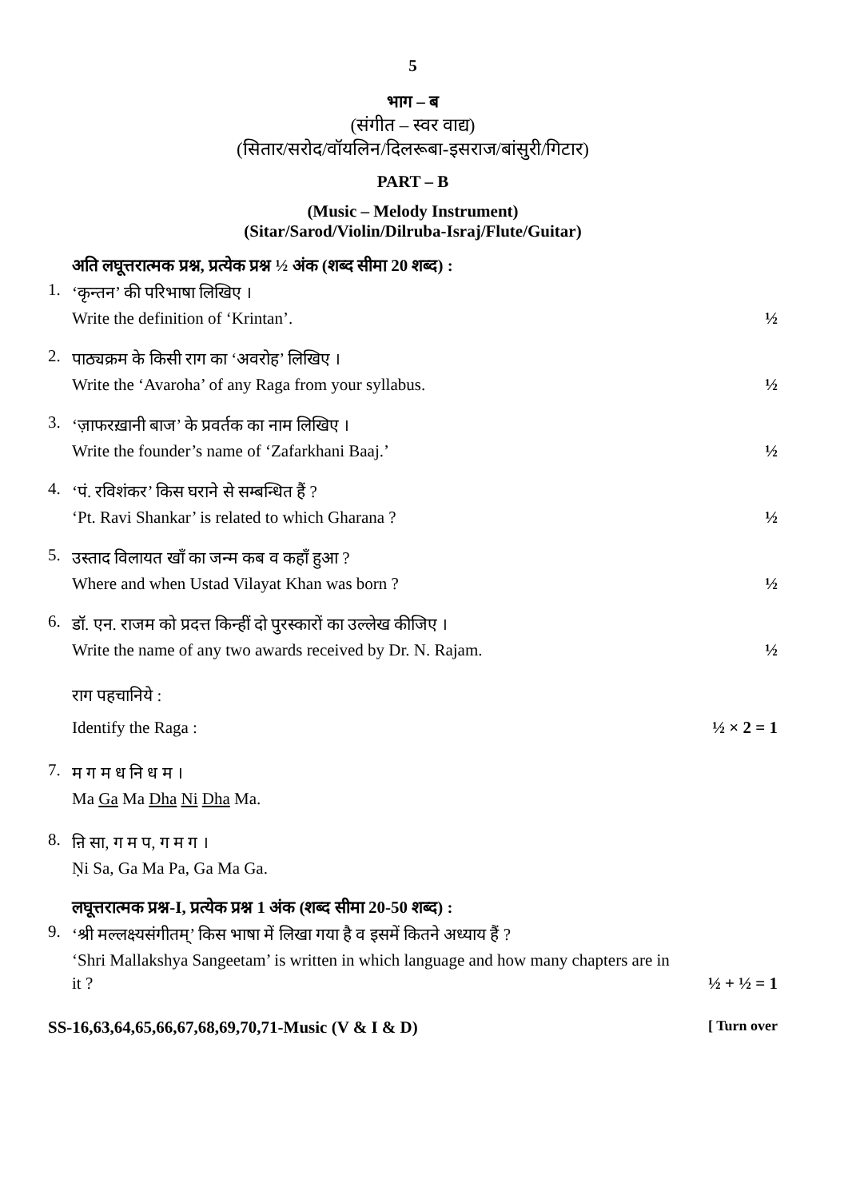5
भाग – ब
(संगीत – स्वर वाद्य)
(सितार/सरोद/वॉयलिन/दिलरूबा-इसराज/बांसुरी/गिटार)
PART – B
(Music – Melody Instrument)
(Sitar/Sarod/Violin/Dilruba-Israj/Flute/Guitar)
अति लघूत्तरात्मक प्रश्न, प्रत्येक प्रश्न ½ अंक (शब्द सीमा 20 शब्द) :
1.
‘कृन्तन’ की परिभाषा लिखिए ।
Write the definition of ‘Krintan’. ½
2.
पाठ्यक्रम के किसी राग का ‘अवरोह’ लिखिए ।
Write the ‘Avaroha’ of any Raga from your syllabus. ½
3.
‘ज़ाफरख़ानी बाज’ के प्रवर्तक का नाम लिखिए ।
Write the founder’s name of ‘Zafarkhani Baaj.’ ½
4.
‘पं. रविशंकर’ किस घराने से सम्बन्धित हैं ?
‘Pt. Ravi Shankar’ is related to which Gharana ? ½
5.
उस्ताद विलायत खाँ का जन्म कब व कहाँ हुआ ?
Where and when Ustad Vilayat Khan was born ? ½
6.
डॉ. एन. राजम को प्रदत्त किन्हीं दो पुरस्कारों का उल्लेख कीजिए ।
Write the name of any two awards received by Dr. N. Rajam. ½
राग पहचानिये :
Identify the Raga : ½ × 2 = 1
7.
म ग म ध नि ध म ।
Ma Ga Ma Dha Ni Dha Ma.
8.
ऩि सा, ग म प, ग म ग ।
Ṇi Sa, Ga Ma Pa, Ga Ma Ga.
लघूत्तरात्मक प्रश्न-I, प्रत्येक प्रश्न 1 अंक (शब्द सीमा 20-50 शब्द) :
9.
‘श्री मल्लक्ष्यसंगीतम्’ किस भाषा में लिखा गया है व इसमें कितने अध्याय हैं ?
‘Shri Mallakshya Sangeetam’ is written in which language and how many chapters are in
it ? ½ + ½ = 1
SS-16,63,64,65,66,67,68,69,70,71-Music (V & I & D) [ Turn over